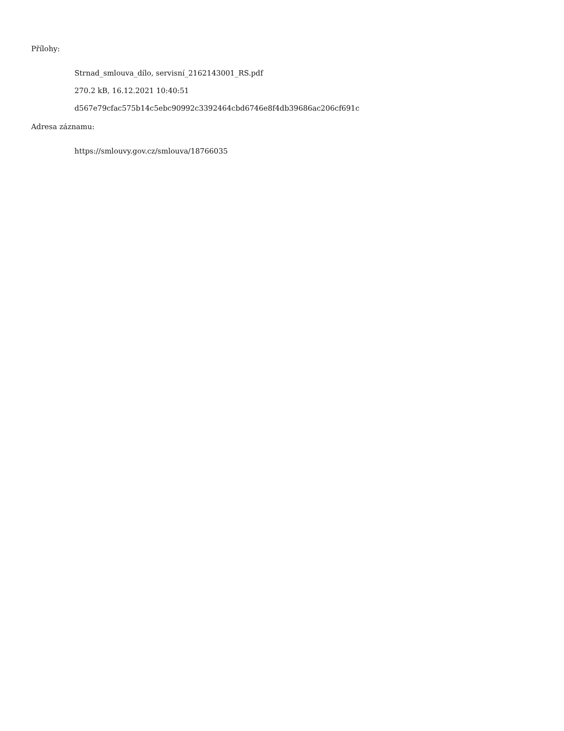Přílohy:
Strnad_smlouva_dílo, servisní_2162143001_RS.pdf
270.2 kB, 16.12.2021 10:40:51
d567e79cfac575b14c5ebc90992c3392464cbd6746e8f4db39686ac206cf691c
Adresa záznamu:
https://smlouvy.gov.cz/smlouva/18766035